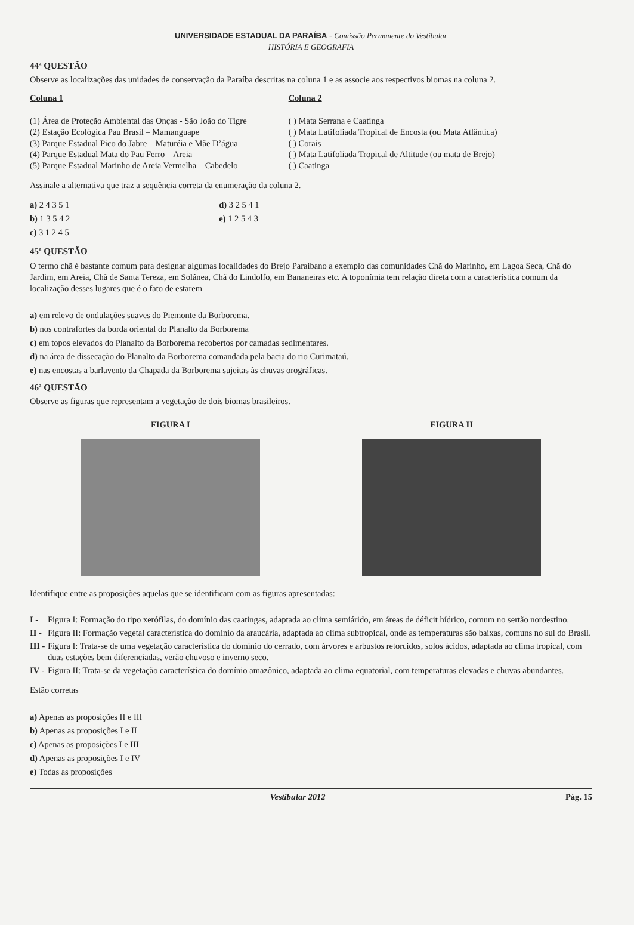UNIVERSIDADE ESTADUAL DA PARAÍBA - Comissão Permanente do Vestibular
HISTÓRIA E GEOGRAFIA
44ª QUESTÃO
Observe as localizações das unidades de conservação da Paraíba descritas na coluna 1 e as associe aos respectivos biomas na coluna 2.
Coluna 1
(1) Área de Proteção Ambiental das Onças - São João do Tigre
(2) Estação Ecológica Pau Brasil – Mamanguape
(3) Parque Estadual Pico do Jabre – Maturéia e Mãe D’água
(4) Parque Estadual Mata do Pau Ferro – Areia
(5) Parque Estadual Marinho de Areia Vermelha – Cabedelo
Coluna 2
( ) Mata Serrana e Caatinga
( ) Mata Latifoliada Tropical de Encosta (ou Mata Atlântica)
( ) Corais
( ) Mata Latifoliada Tropical de Altitude (ou mata de Brejo)
( ) Caatinga
Assinale a alternativa que traz a sequência correta da enumeração da coluna 2.
a) 2 4 3 5 1
b) 1 3 5 4 2
c) 3 1 2 4 5
d) 3 2 5 4 1
e) 1 2 5 4 3
45ª QUESTÃO
O termo chã é bastante comum para designar algumas localidades do Brejo Paraibano a exemplo das comunidades Chã do Marinho, em Lagoa Seca, Chã do Jardim, em Areia, Chã de Santa Tereza, em Solânea, Chã do Lindolfo, em Bananeiras etc. A toponímia tem relação direta com a característica comum da localização desses lugares que é o fato de estarem
a) em relevo de ondulações suaves do Piemonte da Borborema.
b) nos contrafortes da borda oriental do Planalto da Borborema
c) em topos elevados do Planalto da Borborema recobertos por camadas sedimentares.
d) na área de dissecação do Planalto da Borborema comandada pela bacia do rio Curimataú.
e) nas encostas a barlavento da Chapada da Borborema sujeitas às chuvas orográficas.
46ª QUESTÃO
Observe as figuras que representam a vegetação de dois biomas brasileiros.
FIGURA I FIGURA II
Identifique entre as proposições aquelas que se identificam com as figuras apresentadas:
I - Figura I: Formação do tipo xerófilas, do domínio das caatingas, adaptada ao clima semiárido, em áreas de déficit hídrico, comum no sertão nordestino.
II - Figura II: Formação vegetal característica do domínio da araucária, adaptada ao clima subtropical, onde as temperaturas são baixas, comuns no sul do Brasil.
III - Figura I: Trata-se de uma vegetação característica do domínio do cerrado, com árvores e arbustos retorcidos, solos ácidos, adaptada ao clima tropical, com duas estações bem diferenciadas, verão chuvoso e inverno seco.
IV - Figura II: Trata-se da vegetação característica do domínio amazônico, adaptada ao clima equatorial, com temperaturas elevadas e chuvas abundantes.
Estão corretas
a) Apenas as proposições II e III
b) Apenas as proposições I e II
c) Apenas as proposições I e III
d) Apenas as proposições I e IV
e) Todas as proposições
Vestibular 2012 Pág. 15